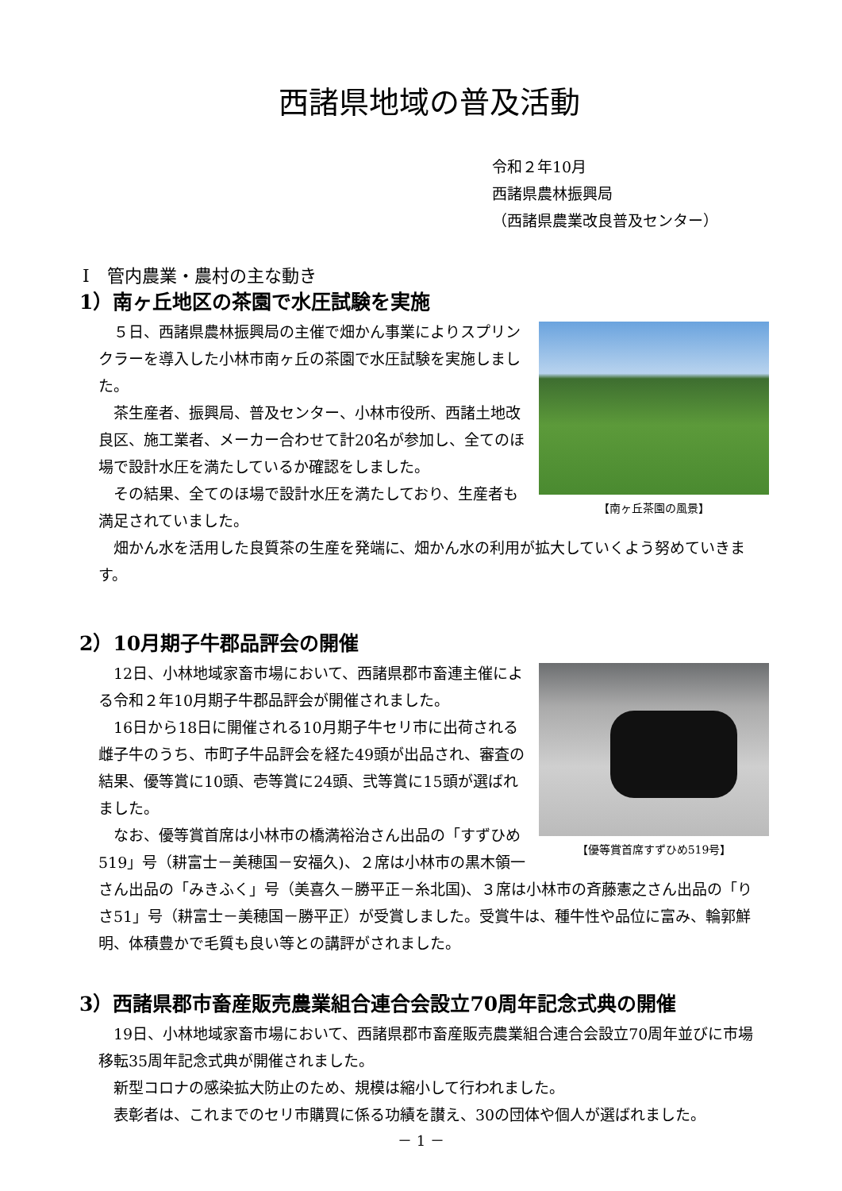西諸県地域の普及活動
令和２年10月
西諸県農林振興局
（西諸県農業改良普及センター）
Ⅰ　管内農業・農村の主な動き
1）南ヶ丘地区の茶園で水圧試験を実施
【南ヶ丘茶園の風景】
５日、西諸県農林振興局の主催で畑かん事業によりスプリンクラーを導入した小林市南ヶ丘の茶園で水圧試験を実施しました。
茶生産者、振興局、普及センター、小林市役所、西諸土地改良区、施工業者、メーカー合わせて計20名が参加し、全てのほ場で設計水圧を満たしているか確認をしました。
その結果、全てのほ場で設計水圧を満たしており、生産者も満足されていました。
畑かん水を活用した良質茶の生産を発端に、畑かん水の利用が拡大していくよう努めていきます。
2）10月期子牛郡品評会の開催
【優等賞首席すずひめ519号】
12日、小林地域家畜市場において、西諸県郡市畜連主催による令和２年10月期子牛郡品評会が開催されました。
16日から18日に開催される10月期子牛セリ市に出荷される雌子牛のうち、市町子牛品評会を経た49頭が出品され、審査の結果、優等賞に10頭、壱等賞に24頭、弐等賞に15頭が選ばれました。
なお、優等賞首席は小林市の橋満裕治さん出品の「すずひめ519」号（耕富士－美穂国－安福久)、２席は小林市の黒木領一さん出品の「みきふく」号（美喜久－勝平正－糸北国)、３席は小林市の斉藤憲之さん出品の「りさ51」号（耕富士－美穂国－勝平正）が受賞しました。受賞牛は、種牛性や品位に富み、輪郭鮮明、体積豊かで毛質も良い等との講評がされました。
3）西諸県郡市畜産販売農業組合連合会設立70周年記念式典の開催
19日、小林地域家畜市場において、西諸県郡市畜産販売農業組合連合会設立70周年並びに市場移転35周年記念式典が開催されました。
新型コロナの感染拡大防止のため、規模は縮小して行われました。
表彰者は、これまでのセリ市購買に係る功績を讃え、30の団体や個人が選ばれました。
－ 1 －